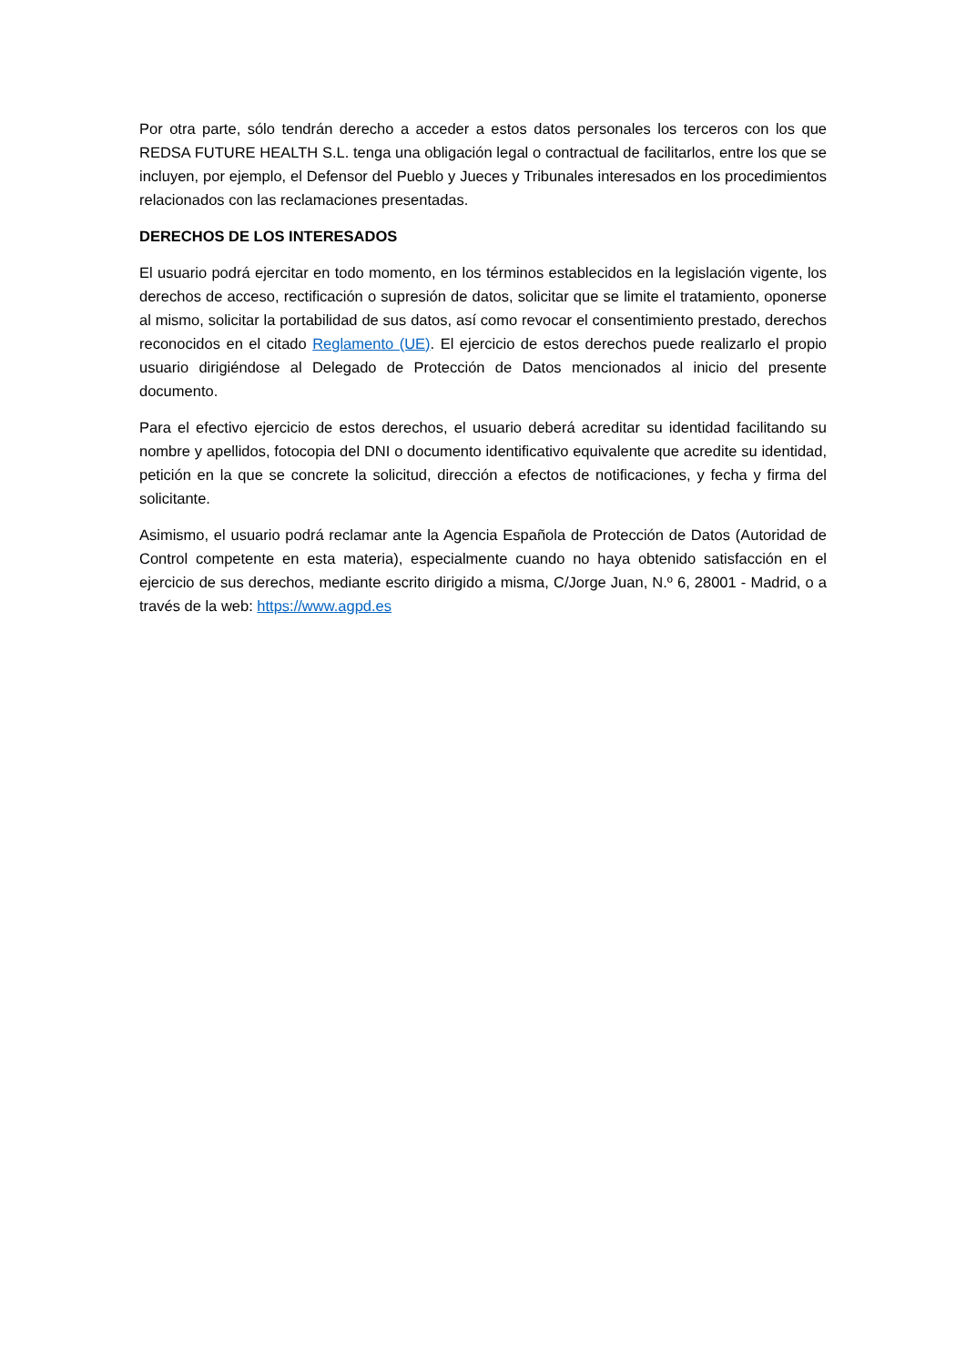Por otra parte, sólo tendrán derecho a acceder a estos datos personales los terceros con los que REDSA FUTURE HEALTH S.L. tenga una obligación legal o contractual de facilitarlos, entre los que se incluyen, por ejemplo, el Defensor del Pueblo y Jueces y Tribunales interesados en los procedimientos relacionados con las reclamaciones presentadas.
DERECHOS DE LOS INTERESADOS
El usuario podrá ejercitar en todo momento, en los términos establecidos en la legislación vigente, los derechos de acceso, rectificación o supresión de datos, solicitar que se limite el tratamiento, oponerse al mismo, solicitar la portabilidad de sus datos, así como revocar el consentimiento prestado, derechos reconocidos en el citado Reglamento (UE). El ejercicio de estos derechos puede realizarlo el propio usuario dirigiéndose al Delegado de Protección de Datos mencionados al inicio del presente documento.
Para el efectivo ejercicio de estos derechos, el usuario deberá acreditar su identidad facilitando su nombre y apellidos, fotocopia del DNI o documento identificativo equivalente que acredite su identidad, petición en la que se concrete la solicitud, dirección a efectos de notificaciones, y fecha y firma del solicitante.
Asimismo, el usuario podrá reclamar ante la Agencia Española de Protección de Datos (Autoridad de Control competente en esta materia), especialmente cuando no haya obtenido satisfacción en el ejercicio de sus derechos, mediante escrito dirigido a misma, C/Jorge Juan, N.º 6, 28001 - Madrid, o a través de la web: https://www.agpd.es